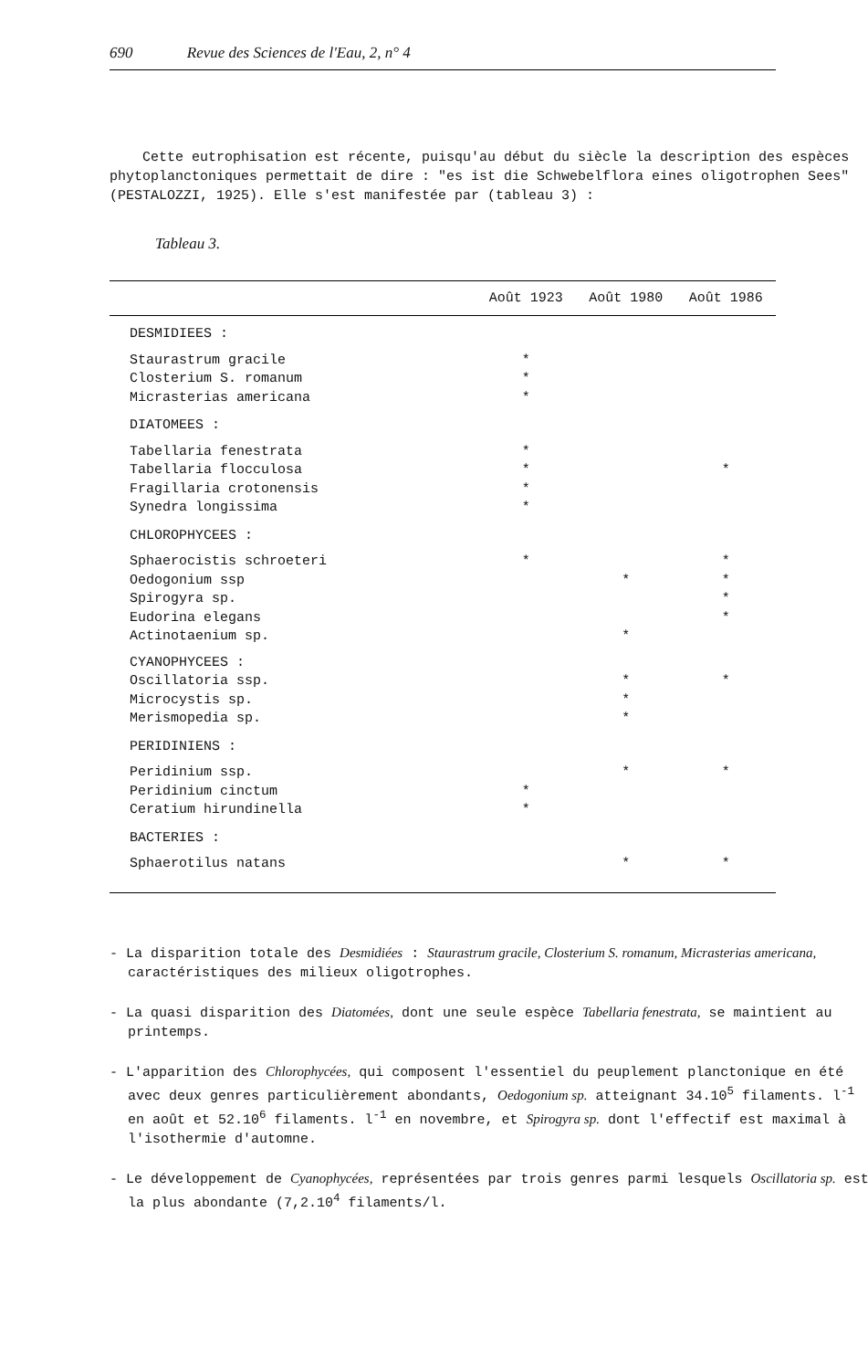690 Revue des Sciences de l'Eau, 2, n° 4
Cette eutrophisation est récente, puisqu'au début du siècle la description des espèces phytoplanctoniques permettait de dire : "es ist die Schwebelflora eines oligotrophen Sees" (PESTALOZZI, 1925). Elle s'est manifestée par (tableau 3) :
Tableau 3.
| | Août 1923 | Août 1980 | Août 1986 |
| --- | --- | --- | --- |
| DESMIDIEES : | | | |
| Staurastrum gracile | * | | |
| Closterium S. romanum | * | | |
| Micrasterias americana | * | | |
| DIATOMEES : | | | |
| Tabellaria fenestrata | * | | |
| Tabellaria flocculosa | * | | * |
| Fragillaria crotonensis | * | | |
| Synedra longissima | * | | |
| CHLOROPHYCEES : | | | |
| Sphaerocistis schroeteri | * | | * |
| Oedogonium ssp | | * | * |
| Spirogyra sp. | | | * |
| Eudorina elegans | | | * |
| Actinotaenium sp. | | * | |
| CYANOPHYCEES : | | | |
| Oscillatoria ssp. | | * | * |
| Microcystis sp. | | * | |
| Merismopedia sp. | | * | |
| PERIDINIENS : | | | |
| Peridinium ssp. | | * | * |
| Peridinium cinctum | * | | |
| Ceratium hirundinella | * | | |
| BACTERIES : | | | |
| Sphaerotilus natans | | * | * |
- La disparition totale des Desmidiées : Staurastrum gracile, Closterium S. romanum, Micrasterias americana, caractéristiques des milieux oligotrophes.
- La quasi disparition des Diatomées, dont une seule espèce Tabellaria fenestrata, se maintient au printemps.
- L'apparition des Chlorophycées, qui composent l'essentiel du peuplement planctonique en été avec deux genres particulièrement abondants, Oedogonium sp. atteignant 34.10<sup>5</sup> filaments. l<sup>-1</sup> en août et 52.10<sup>6</sup> filaments. l<sup>-1</sup> en novembre, et Spirogyra sp. dont l'effectif est maximal à l'isothermie d'automne.
- Le développement de Cyanophycées, représentées par trois genres parmi lesquels Oscillatoria sp. est la plus abondante (7,2.10<sup>4</sup> filaments/l.